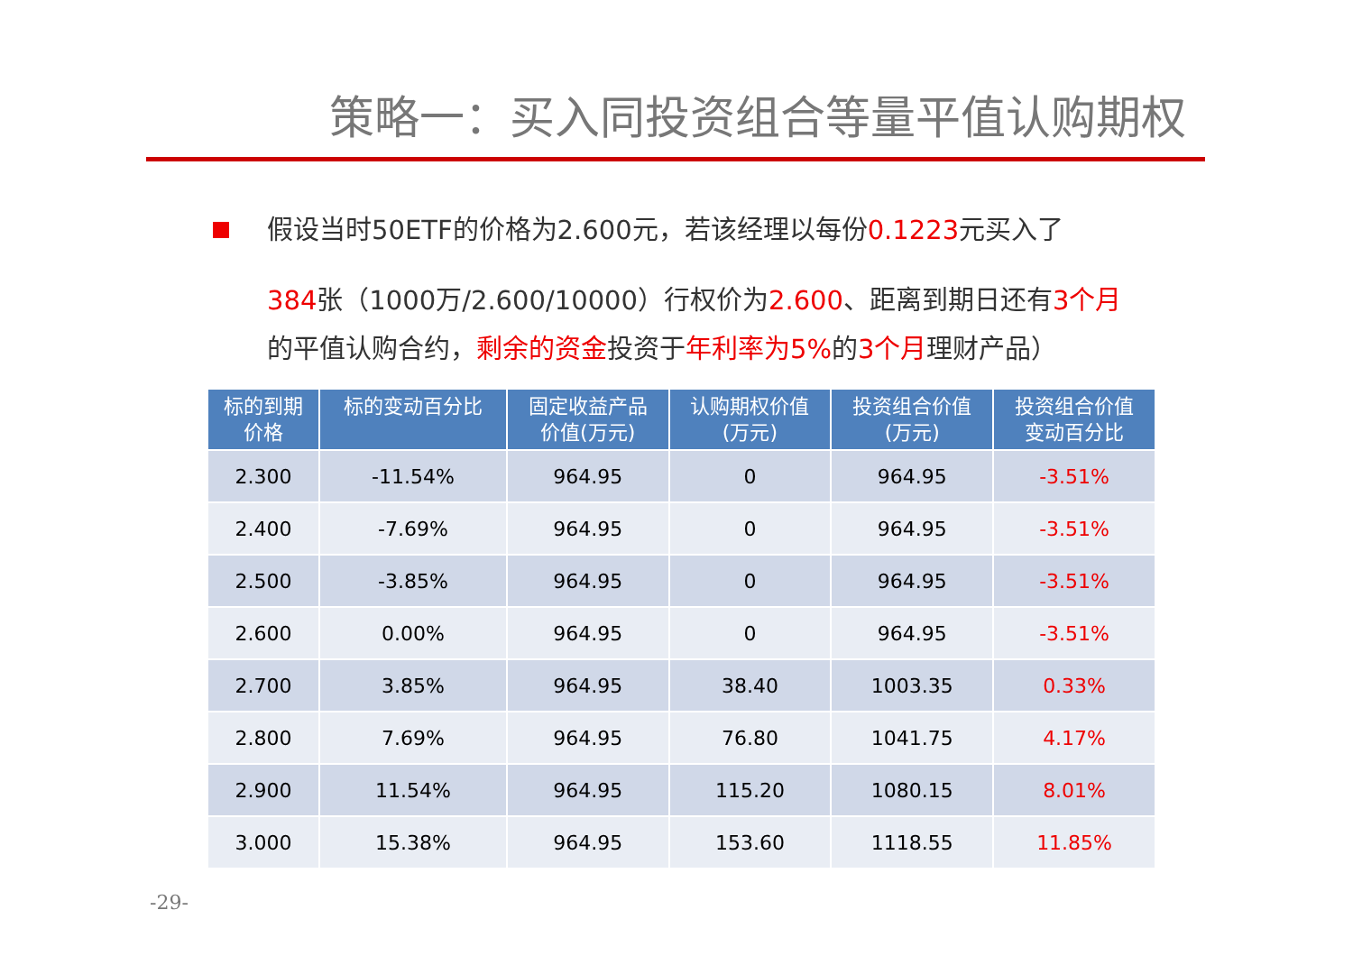策略一：买入同投资组合等量平值认购期权
假设当时50ETF的价格为2.600元，若该经理以每份0.1223元买入了
384张（1000万/2.600/10000）行权价为2.600、距离到期日还有3个月的平值认购合约，剩余的资金投资于年利率为5% 的3个月理财产品）
| 标的到期 价格 | 标的变动百分比 | 固定收益产品 价值(万元) | 认购期权价值 (万元) | 投资组合价值 (万元) | 投资组合价值 变动百分比 |
| --- | --- | --- | --- | --- | --- |
| 2.300 | -11.54% | 964.95 | 0 | 964.95 | -3.51% |
| 2.400 | -7.69% | 964.95 | 0 | 964.95 | -3.51% |
| 2.500 | -3.85% | 964.95 | 0 | 964.95 | -3.51% |
| 2.600 | 0.00% | 964.95 | 0 | 964.95 | -3.51% |
| 2.700 | 3.85% | 964.95 | 38.40 | 1003.35 | 0.33% |
| 2.800 | 7.69% | 964.95 | 76.80 | 1041.75 | 4.17% |
| 2.900 | 11.54% | 964.95 | 115.20 | 1080.15 | 8.01% |
| 3.000 | 15.38% | 964.95 | 153.60 | 1118.55 | 11.85% |
-29-